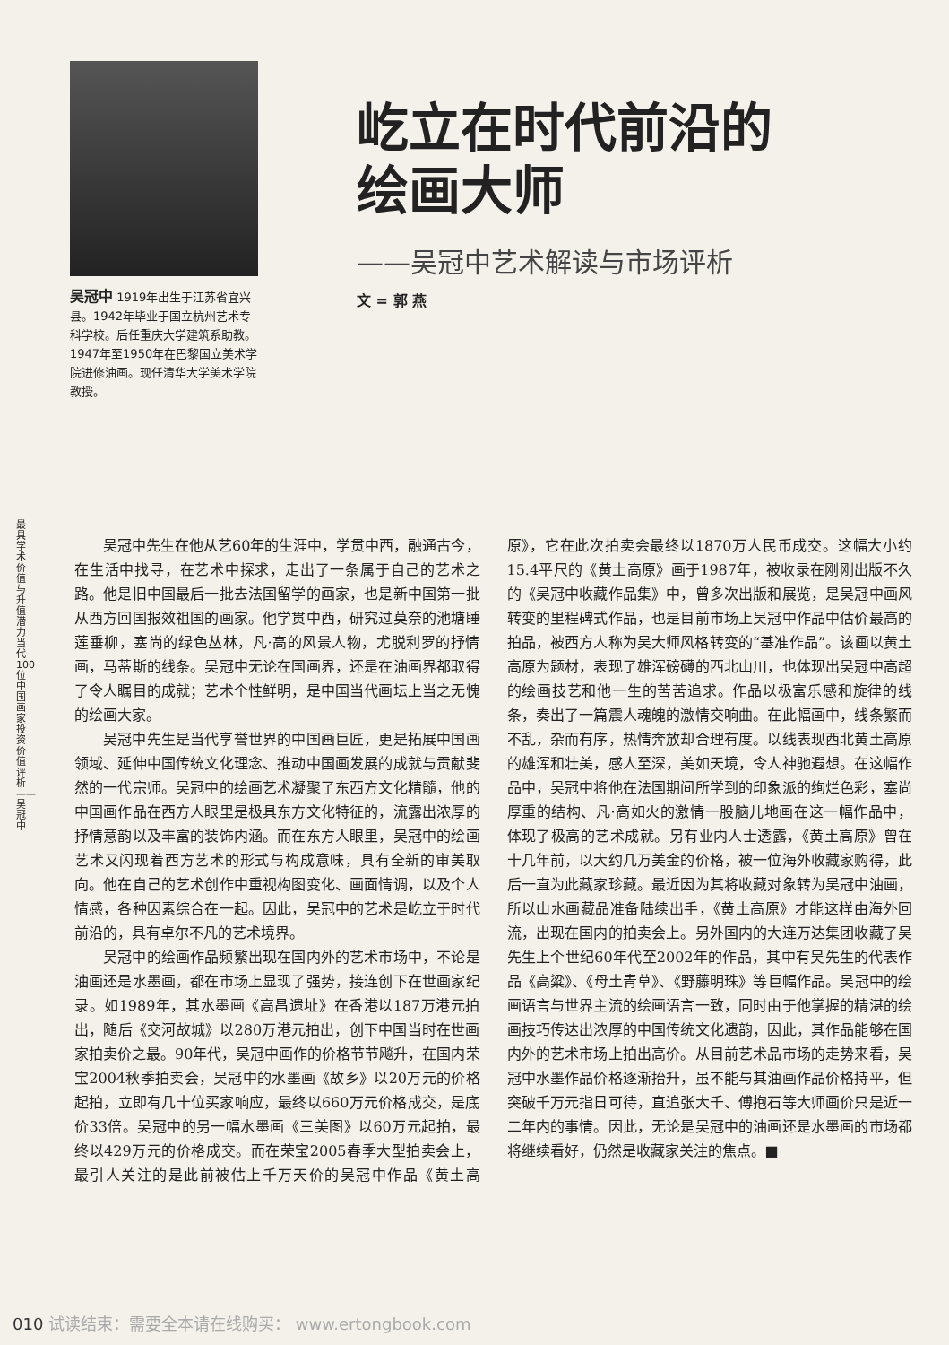吴冠中 1919年出生于江苏省宜兴县。1942年毕业于国立杭州艺术专科学校。后任重庆大学建筑系助教。1947年至1950年在巴黎国立美术学院进修油画。现任清华大学美术学院教授。
屹立在时代前沿的
绘画大师
——吴冠中艺术解读与市场评析
文 = 郭 燕
最具学术价值与升值潜力当代100位中国画家投资价值评析——吴冠中
吴冠中先生在他从艺60年的生涯中，学贯中西，融通古今，在生活中找寻，在艺术中探求，走出了一条属于自己的艺术之路。他是旧中国最后一批去法国留学的画家，也是新中国第一批从西方回国报效祖国的画家。他学贯中西，研究过莫奈的池塘睡莲垂柳，塞尚的绿色丛林，凡·高的风景人物，尤脱利罗的抒情画，马蒂斯的线条。吴冠中无论在国画界，还是在油画界都取得了令人瞩目的成就；艺术个性鲜明，是中国当代画坛上当之无愧的绘画大家。
吴冠中先生是当代享誉世界的中国画巨匠，更是拓展中国画领域、延伸中国传统文化理念、推动中国画发展的成就与贡献斐然的一代宗师。吴冠中的绘画艺术凝聚了东西方文化精髓，他的中国画作品在西方人眼里是极具东方文化特征的，流露出浓厚的抒情意韵以及丰富的装饰内涵。而在东方人眼里，吴冠中的绘画艺术又闪现着西方艺术的形式与构成意味，具有全新的审美取向。他在自己的艺术创作中重视构图变化、画面情调，以及个人情感，各种因素综合在一起。因此，吴冠中的艺术是屹立于时代前沿的，具有卓尔不凡的艺术境界。
吴冠中的绘画作品频繁出现在国内外的艺术市场中，不论是油画还是水墨画，都在市场上显现了强势，接连创下在世画家纪录。如1989年，其水墨画《高昌遗址》在香港以187万港元拍出，随后《交河故城》以280万港元拍出，创下中国当时在世画家拍卖价之最。90年代，吴冠中画作的价格节节飚升，在国内荣宝2004秋季拍卖会，吴冠中的水墨画《故乡》以20万元的价格起拍，立即有几十位买家响应，最终以660万元价格成交，是底价33倍。吴冠中的另一幅水墨画《三美图》以60万元起拍，最终以429万元的价格成交。而在荣宝2005春季大型拍卖会上，最引人关注的是此前被估上千万天价的吴冠中作品《黄土高原》，它在此次拍卖会最终以1870万人民币成交。这幅大小约15.4平尺的《黄土高原》画于1987年，被收录在刚刚出版不久的《吴冠中收藏作品集》中，曾多次出版和展览，是吴冠中画风转变的里程碑式作品，也是目前市场上吴冠中作品中估价最高的拍品，被西方人称为吴大师风格转变的“基准作品”。该画以黄土高原为题材，表现了雄浑磅礴的西北山川，也体现出吴冠中高超的绘画技艺和他一生的苦苦追求。作品以极富乐感和旋律的线条，奏出了一篇震人魂魄的激情交响曲。在此幅画中，线条繁而不乱，杂而有序，热情奔放却合理有度。以线表现西北黄土高原的雄浑和壮美，感人至深，美如天境，令人神驰遐想。在这幅作品中，吴冠中将他在法国期间所学到的印象派的绚烂色彩，塞尚厚重的结构、凡·高如火的激情一股脑儿地画在这一幅作品中，体现了极高的艺术成就。另有业内人士透露，《黄土高原》曾在十几年前，以大约几万美金的价格，被一位海外收藏家购得，此后一直为此藏家珍藏。最近因为其将收藏对象转为吴冠中油画，所以山水画藏品准备陆续出手，《黄土高原》才能这样由海外回流，出现在国内的拍卖会上。另外国内的大连万达集团收藏了吴先生上个世纪60年代至2002年的作品，其中有吴先生的代表作品《高粱》、《母土青草》、《野藤明珠》等巨幅作品。吴冠中的绘画语言与世界主流的绘画语言一致，同时由于他掌握的精湛的绘画技巧传达出浓厚的中国传统文化遗韵，因此，其作品能够在国内外的艺术市场上拍出高价。从目前艺术品市场的走势来看，吴冠中水墨作品价格逐渐抬升，虽不能与其油画作品价格持平，但突破千万元指日可待，直追张大千、傅抱石等大师画价只是近一二年内的事情。因此，无论是吴冠中的油画还是水墨画的市场都将继续看好，仍然是收藏家关注的焦点。■
010 试读结束：需要全本请在线购买： www.ertongbook.com